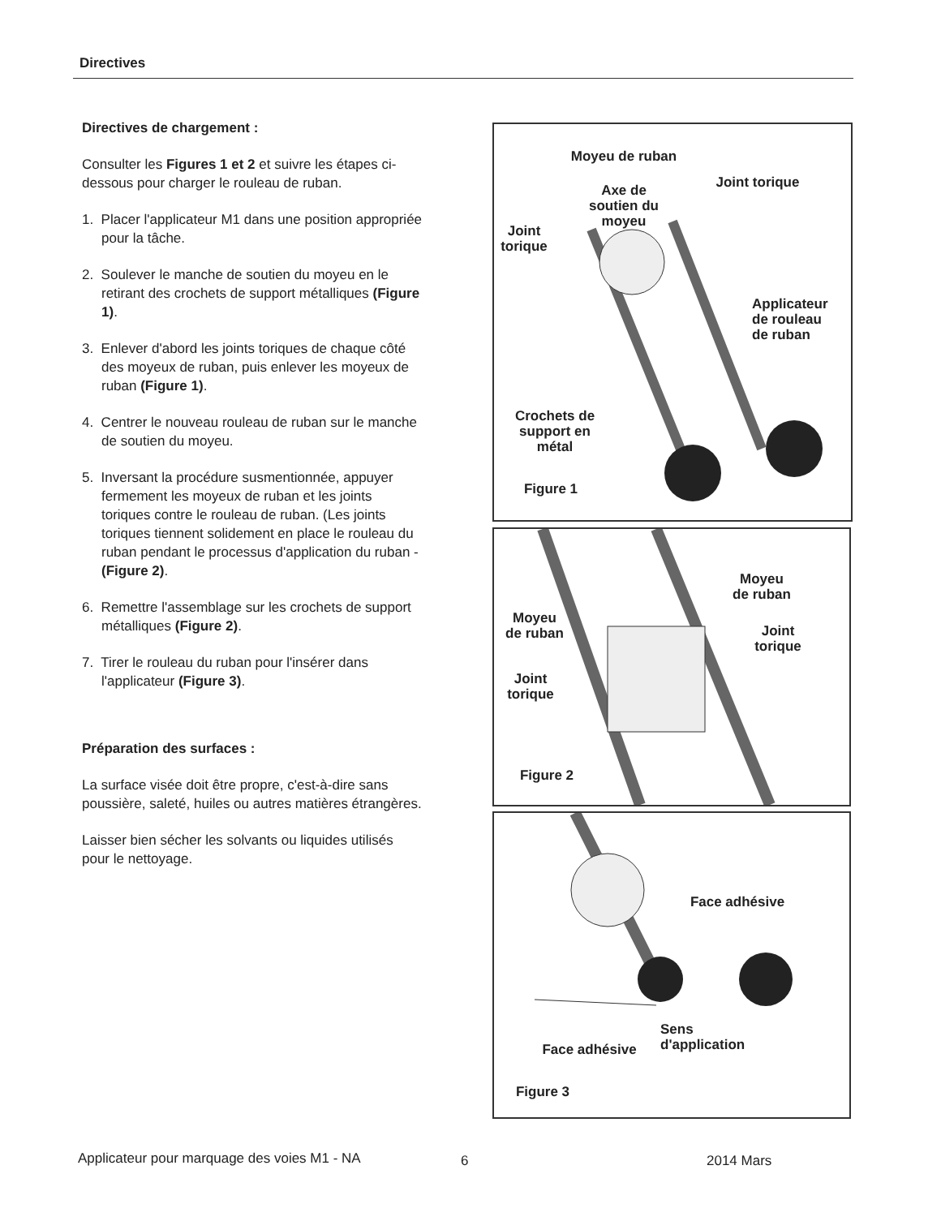Directives
Directives de chargement :
Consulter les Figures 1 et 2 et suivre les étapes ci-dessous pour charger le rouleau de ruban.
1. Placer l'applicateur M1 dans une position appropriée pour la tâche.
2. Soulever le manche de soutien du moyeu en le retirant des crochets de support métalliques (Figure 1).
3. Enlever d'abord les joints toriques de chaque côté des moyeux de ruban, puis enlever les moyeux de ruban (Figure 1).
4. Centrer le nouveau rouleau de ruban sur le manche de soutien du moyeu.
5. Inversant la procédure susmentionnée, appuyer fermement les moyeux de ruban et les joints toriques contre le rouleau de ruban. (Les joints toriques tiennent solidement en place le rouleau du ruban pendant le processus d'application du ruban - (Figure 2).
6. Remettre l'assemblage sur les crochets de support métalliques (Figure 2).
7. Tirer le rouleau du ruban pour l'insérer dans l'applicateur (Figure 3).
Préparation des surfaces :
La surface visée doit être propre, c'est-à-dire sans poussière, saleté, huiles ou autres matières étrangères.
Laisser bien sécher les solvants ou liquides utilisés pour le nettoyage.
Moyeu de ruban
Joint torique
Axe de soutien du moyeu
Joint torique
Applicateur de rouleau de ruban
Crochets de support en métal
Figure 1
Moyeu
de ruban
Moyeu
de ruban
Joint torique
Joint torique
Figure 2
Face adhésive
Sens
d'application
Face adhésive
Figure 3
Applicateur pour marquage des voies M1 - NA
6 2014 Mars